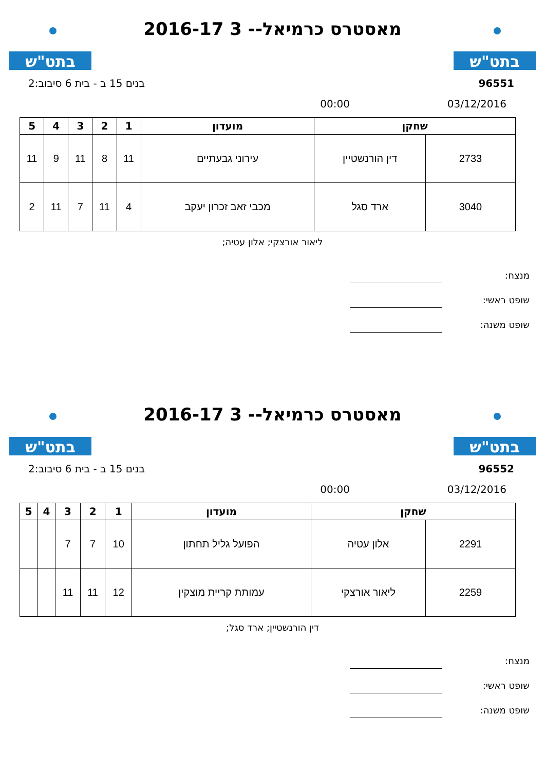בתט"ש
מאסטרס כרמיאל-- 3 2016-17
בתט"ש
96551 בנים 15 ב - בית 6 סיבוב:2
03/12/2016 00:00
| שחקן | | מועדון | 1 | 2 | 3 | 4 | 5 |
| --- | --- | --- | --- | --- | --- | --- | --- |
| 2733 | דין הורנשטיין | עירוני גבעתיים | 11 | 8 | 11 | 9 | 11 |
| 3040 | ארד סגל | מכבי זאב זכרון יעקב | 4 | 11 | 7 | 11 | 2 |
ליאור אורצקי; אלון עטיה;
מנצח:
שופט ראשי:
שופט משנה:
בתט"ש
מאסטרס כרמיאל-- 3 2016-17
בתט"ש
96552 בנים 15 ב - בית 6 סיבוב:2
03/12/2016 00:00
| שחקן | | מועדון | 1 | 2 | 3 | 4 | 5 |
| --- | --- | --- | --- | --- | --- | --- | --- |
| 2291 | אלון עטיה | הפועל גליל תחתון | 10 | 7 | 7 | | |
| 2259 | ליאור אורצקי | עמותת קריית מוצקין | 12 | 11 | 11 | | |
דין הורנשטיין; ארד סגל;
מנצח:
שופט ראשי:
שופט משנה: